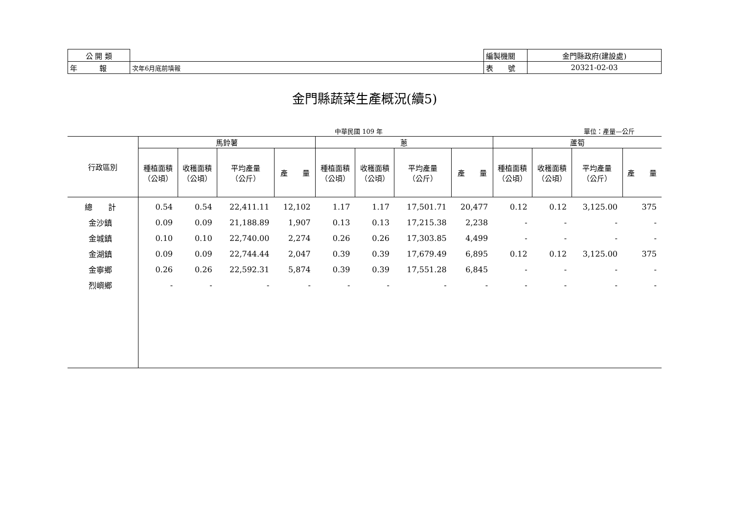| 公 開 類 | | 編製機關 | 金門縣政府(建設處) |
| 年 報 | 次年6月底前填報 | 表 號 | 20321-02-03 |
金門縣蔬菜生產概況(續5)
中華民國 109 年 單位：產量—公斤
| 行政區別 | 馬鈴薯 | | | | 蔥 | | | | 蘆筍 | | | |
| --- | --- | --- | --- | --- | --- | --- | --- | --- | --- | --- | --- | --- |
| | 種植面積 （公頃） | 收穫面積 （公頃） | 平均產量 （公斤） | 產 量 | 種植面積 （公頃） | 收穫面積 （公頃） | 平均產量 （公斤） | 產 量 | 種植面積 （公頃） | 收穫面積 （公頃） | 平均產量 （公斤） | 產 量 |
| 總 計 | 0.54 | 0.54 | 22,411.11 | 12,102 | 1.17 | 1.17 | 17,501.71 | 20,477 | 0.12 | 0.12 | 3,125.00 | 375 |
| 金沙鎮 | 0.09 | 0.09 | 21,188.89 | 1,907 | 0.13 | 0.13 | 17,215.38 | 2,238 | - | - | - | - |
| 金城鎮 | 0.10 | 0.10 | 22,740.00 | 2,274 | 0.26 | 0.26 | 17,303.85 | 4,499 | - | - | - | - |
| 金湖鎮 | 0.09 | 0.09 | 22,744.44 | 2,047 | 0.39 | 0.39 | 17,679.49 | 6,895 | 0.12 | 0.12 | 3,125.00 | 375 |
| 金寧鄉 | 0.26 | 0.26 | 22,592.31 | 5,874 | 0.39 | 0.39 | 17,551.28 | 6,845 | - | - | - | - |
| 烈嶼鄉 | - | - | - | - | - | - | - | - | - | - | - | - |